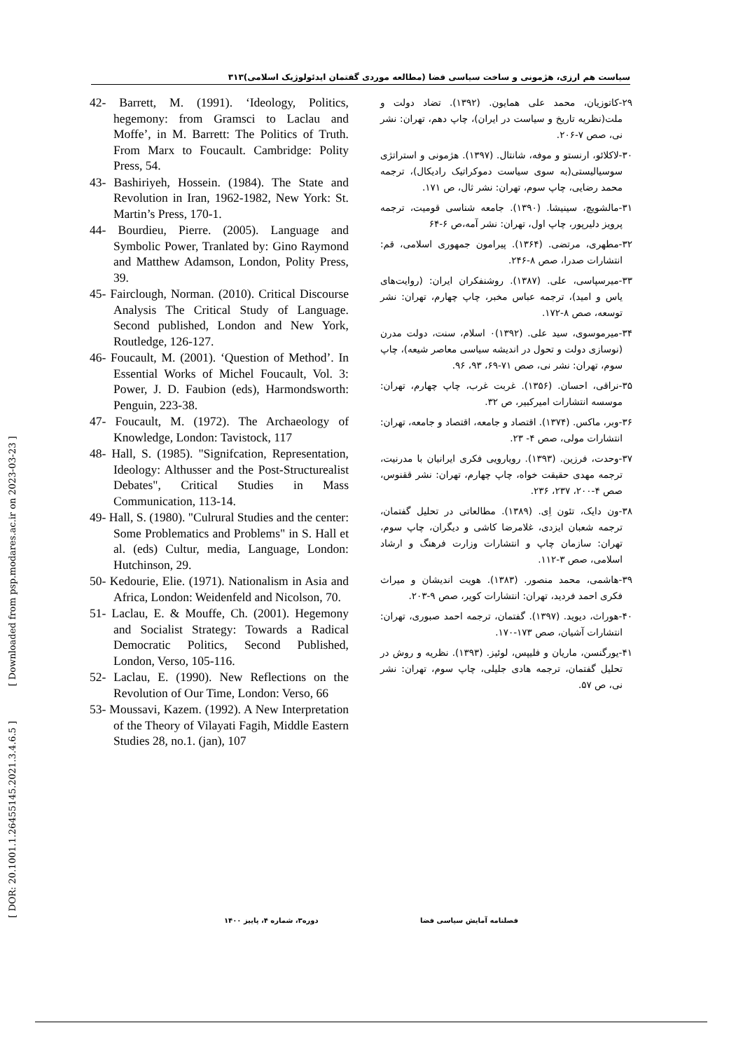سیاست هم ارزی، هژمونی و ساخت سیاسی فضا (مطالعه موردی گفتمان ایدئولوژیک اسلامی)۳۱۳
[ DOR: 20.1001.1.26455145.2021.3.4.6.5 ] [ Downloaded from psp.modares.ac.ir on 2023-03-23 ]
۲۹-کاتوزیان، محمد علی همایون. (۱۳۹۲). تضاد دولت و ملت(نظریه تاریخ و سیاست در ایران)، چاپ دهم، تهران: نشر نی، صص ۷-۲۰۶.
۳۰-لاکلائو، ارنستو و موفه، شانتال. (۱۳۹۷). هژمونی و استراتژی سوسیالیستی(به سوی سیاست دموکراتیک رادیکال)، ترجمه محمد رضایی، چاپ سوم، تهران: نشر ثال، ص ۱۷۱.
۳۱-مالشویچ، سینیشا. (۱۳۹۰). جامعه شناسی قومیت، ترجمه پرویز دلیرپور، چاپ اول، تهران: نشر آمه،ص ۶-۶۴
۳۲-مطهری، مرتضی. (۱۳۶۴). پیرامون جمهوری اسلامی، قم: انتشارات صدرا، صص ۸-۲۴۶.
۳۳-میرسپاسی، علی. (۱۳۸۷). روشنفکران ایران: (روایت‌های یاس و امید)، ترجمه عباس مخبر، چاپ چهارم، تهران: نشر توسعه، صص ۸-۱۷۲.
۳۴-میرموسوی، سید علی. (۱۳۹۲)۰ اسلام، سنت، دولت مدرن (نوسازی دولت و تحول در اندیشه سیاسی معاصر شیعه)، چاپ سوم، تهران: نشر نی، صص ۷۱-۶۹، ۹۳، ۹۶.
۳۵-نراقی، احسان. (۱۳۵۶). غربت غرب، چاپ چهارم، تهران: موسسه انتشارات امیرکبیر، ص ۳۲.
۳۶-وبر، ماکس. (۱۳۷۴). اقتصاد و جامعه، اقتصاد و جامعه، تهران: انتشارات مولی، صص ۴- ۲۳.
۳۷-وحدت، فرزین. (۱۳۹۳). رویارویی فکری ایرانیان با مدرنیت، ترجمه مهدی حقیقت خواه، چاپ چهارم، تهران: نشر ققنوس، صص ۴-۲۰۰، ۲۳۷، ۲۳۶.
۳۸-ون دایک، تئون اِی. (۱۳۸۹). مطالعاتی در تحلیل گفتمان، ترجمه شعبان ایزدی، غلامرضا کاشی و دیگران، چاپ سوم، تهران: سازمان چاپ و انتشارات وزارت فرهنگ و ارشاد اسلامی، صص ۳-۱۱۲.
۳۹-هاشمی، محمد منصور. (۱۳۸۳). هویت اندیشان و میراث فکری احمد فردید، تهران: انتشارات کویر، صص ۹-۲۰۳.
۴۰-هوراث، دیوید. (۱۳۹۷). گفتمان، ترجمه احمد صبوری، تهران: انتشارات آشیان، صص ۱۷۳-۱۷۰.
۴۱-یورگنسن، ماریان و فلیپس، لوئیز. (۱۳۹۳). نظریه و روش در تحلیل گفتمان، ترجمه هادی جلیلی، چاپ سوم، تهران: نشر نی، ص ۵۷.
42- Barrett, M. (1991). ‘Ideology, Politics, hegemony: from Gramsci to Laclau and Moffe’, in M. Barrett: The Politics of Truth. From Marx to Foucault. Cambridge: Polity Press, 54.
43- Bashiriyeh, Hossein. (1984). The State and Revolution in Iran, 1962-1982, New York: St. Martin’s Press, 170-1.
44- Bourdieu, Pierre. (2005). Language and Symbolic Power, Tranlated by: Gino Raymond and Matthew Adamson, London, Polity Press, 39.
45- Fairclough, Norman. (2010). Critical Discourse Analysis The Critical Study of Language. Second published, London and New York, Routledge, 126-127.
46- Foucault, M. (2001). ‘Question of Method’. In Essential Works of Michel Foucault, Vol. 3: Power, J. D. Faubion (eds), Harmondsworth: Penguin, 223-38.
47- Foucault, M. (1972). The Archaeology of Knowledge, London: Tavistock, 117
48- Hall, S. (1985). "Signifcation, Representation, Ideology: Althusser and the Post-Structurealist Debates", Critical Studies in Mass Communication, 113-14.
49- Hall, S. (1980). "Culrural Studies and the center: Some Problematics and Problems" in S. Hall et al. (eds) Cultur, media, Language, London: Hutchinson, 29.
50- Kedourie, Elie. (1971). Nationalism in Asia and Africa, London: Weidenfeld and Nicolson, 70.
51- Laclau, E. & Mouffe, Ch. (2001). Hegemony and Socialist Strategy: Towards a Radical Democratic Politics, Second Published, London, Verso, 105-116.
52- Laclau, E. (1990). New Reflections on the Revolution of Our Time, London: Verso, 66
53- Moussavi, Kazem. (1992). A New Interpretation of the Theory of Vilayati Fagih, Middle Eastern Studies 28, no.1. (jan), 107
فصلنامه آمایش سیاسی فضا دوره۳، شماره ۴، پاییز ۱۴۰۰